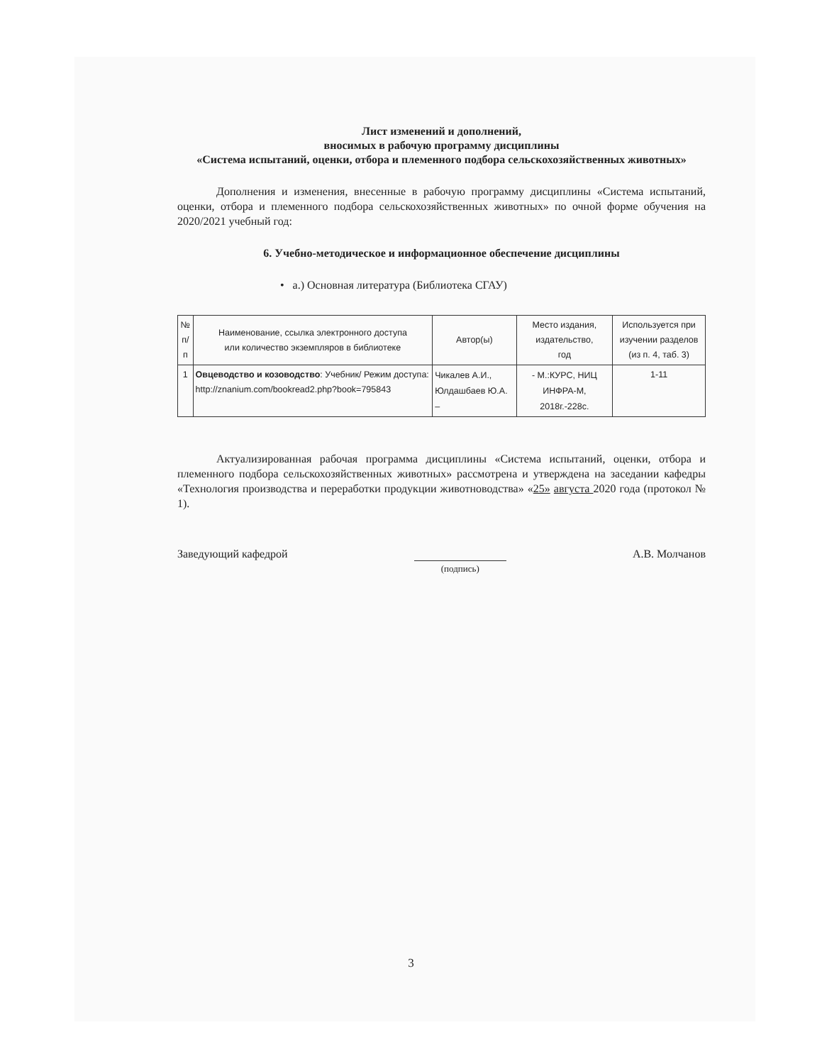Лист изменений и дополнений,
вносимых в рабочую программу дисциплины
«Система испытаний, оценки, отбора и племенного подбора сельскохозяйственных животных»
Дополнения и изменения, внесенные в рабочую программу дисциплины «Система испытаний, оценки, отбора и племенного подбора сельскохозяйственных животных» по очной форме обучения на 2020/2021 учебный год:
6. Учебно-методическое и информационное обеспечение дисциплины
• а.) Основная литература (Библиотека СГАУ)
| № п/п | Наименование, ссылка электронного доступа или количество экземпляров в библиотеке | Автор(ы) | Место издания, издательство, год | Используется при изучении разделов (из п. 4, таб. 3) |
| --- | --- | --- | --- | --- |
| 1 | Овцеводство и козоводство : Учебник/ Режим доступа: http://znanium.com/bookread2.php?book=795843 | Чикалев А.И., Юлдашбаев Ю.А. – | - М.:КУРС, НИЦ ИНФРА-М, 2018г.-228с. | 1-11 |
Актуализированная рабочая программа дисциплины «Система испытаний, оценки, отбора и племенного подбора сельскохозяйственных животных» рассмотрена и утверждена на заседании кафедры «Технология производства и переработки продукции животноводства» «25» августа 2020 года (протокол № 1).
Заведующий кафедрой (подпись) А.В. Молчанов
3